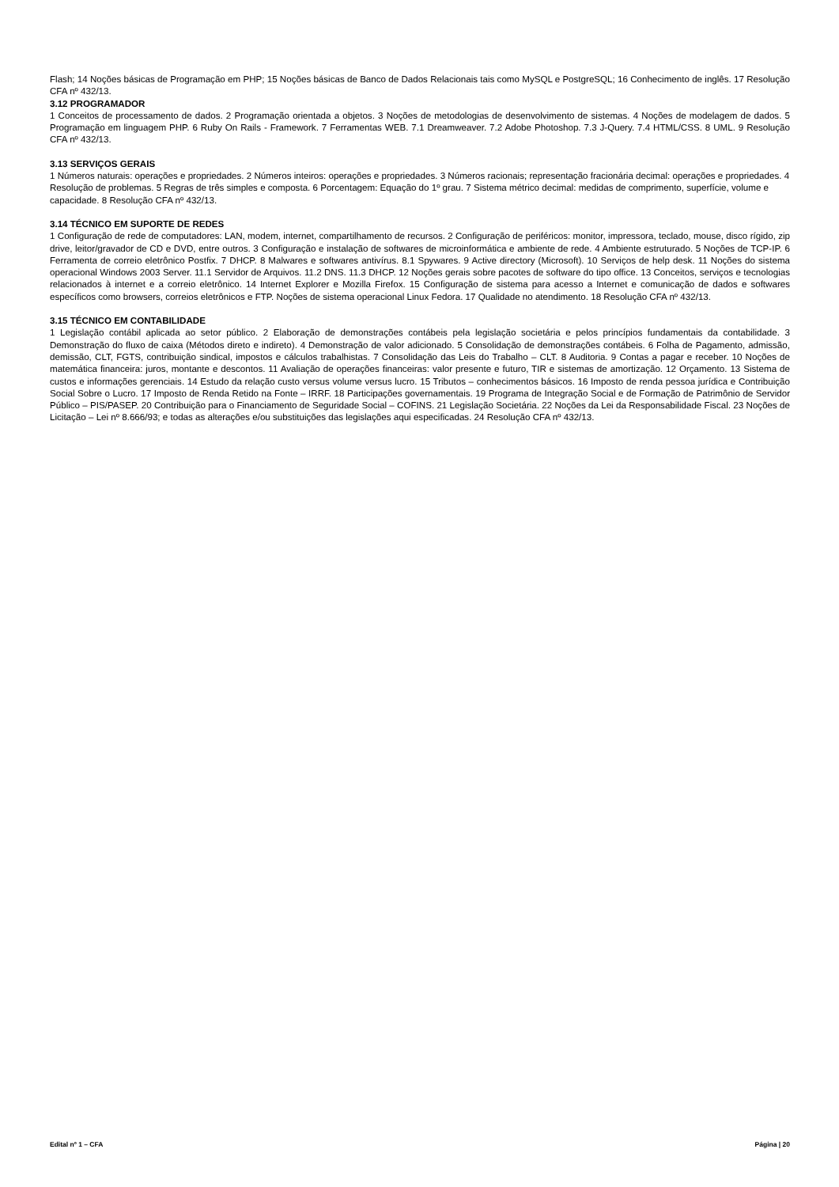Flash; 14 Noções básicas de Programação em PHP; 15 Noções básicas de Banco de Dados Relacionais tais como MySQL e PostgreSQL; 16 Conhecimento de inglês. 17 Resolução CFA nº 432/13.
3.12 PROGRAMADOR
1 Conceitos de processamento de dados. 2 Programação orientada a objetos. 3 Noções de metodologias de desenvolvimento de sistemas. 4 Noções de modelagem de dados. 5 Programação em linguagem PHP. 6 Ruby On Rails - Framework. 7 Ferramentas WEB. 7.1 Dreamweaver. 7.2 Adobe Photoshop. 7.3 J-Query. 7.4 HTML/CSS. 8 UML. 9 Resolução CFA nº 432/13.
3.13 SERVIÇOS GERAIS
1 Números naturais: operações e propriedades. 2 Números inteiros: operações e propriedades. 3 Números racionais; representação fracionária decimal: operações e propriedades. 4 Resolução de problemas. 5 Regras de três simples e composta. 6 Porcentagem: Equação do 1º grau. 7 Sistema métrico decimal: medidas de comprimento, superfície, volume e capacidade. 8 Resolução CFA nº 432/13.
3.14 TÉCNICO EM SUPORTE DE REDES
1 Configuração de rede de computadores: LAN, modem, internet, compartilhamento de recursos. 2 Configuração de periféricos: monitor, impressora, teclado, mouse, disco rígido, zip drive, leitor/gravador de CD e DVD, entre outros. 3 Configuração e instalação de softwares de microinformática e ambiente de rede. 4 Ambiente estruturado. 5 Noções de TCP-IP. 6 Ferramenta de correio eletrônico Postfix. 7 DHCP. 8 Malwares e softwares antivírus. 8.1 Spywares. 9 Active directory (Microsoft). 10 Serviços de help desk. 11 Noções do sistema operacional Windows 2003 Server. 11.1 Servidor de Arquivos. 11.2 DNS. 11.3 DHCP. 12 Noções gerais sobre pacotes de software do tipo office. 13 Conceitos, serviços e tecnologias relacionados à internet e a correio eletrônico. 14 Internet Explorer e Mozilla Firefox. 15 Configuração de sistema para acesso a Internet e comunicação de dados e softwares específicos como browsers, correios eletrônicos e FTP. Noções de sistema operacional Linux Fedora. 17 Qualidade no atendimento. 18 Resolução CFA nº 432/13.
3.15 TÉCNICO EM CONTABILIDADE
1 Legislação contábil aplicada ao setor público. 2 Elaboração de demonstrações contábeis pela legislação societária e pelos princípios fundamentais da contabilidade. 3 Demonstração do fluxo de caixa (Métodos direto e indireto). 4 Demonstração de valor adicionado. 5 Consolidação de demonstrações contábeis. 6 Folha de Pagamento, admissão, demissão, CLT, FGTS, contribuição sindical, impostos e cálculos trabalhistas. 7 Consolidação das Leis do Trabalho – CLT. 8 Auditoria. 9 Contas a pagar e receber. 10 Noções de matemática financeira: juros, montante e descontos. 11 Avaliação de operações financeiras: valor presente e futuro, TIR e sistemas de amortização. 12 Orçamento. 13 Sistema de custos e informações gerenciais. 14 Estudo da relação custo versus volume versus lucro. 15 Tributos – conhecimentos básicos. 16 Imposto de renda pessoa jurídica e Contribuição Social Sobre o Lucro. 17 Imposto de Renda Retido na Fonte – IRRF. 18 Participações governamentais. 19 Programa de Integração Social e de Formação de Patrimônio de Servidor Público – PIS/PASEP. 20 Contribuição para o Financiamento de Seguridade Social – COFINS. 21 Legislação Societária. 22 Noções da Lei da Responsabilidade Fiscal. 23 Noções de Licitação – Lei nº 8.666/93; e todas as alterações e/ou substituições das legislações aqui especificadas. 24 Resolução CFA nº 432/13.
Edital nº 1 – CFA Página | 20